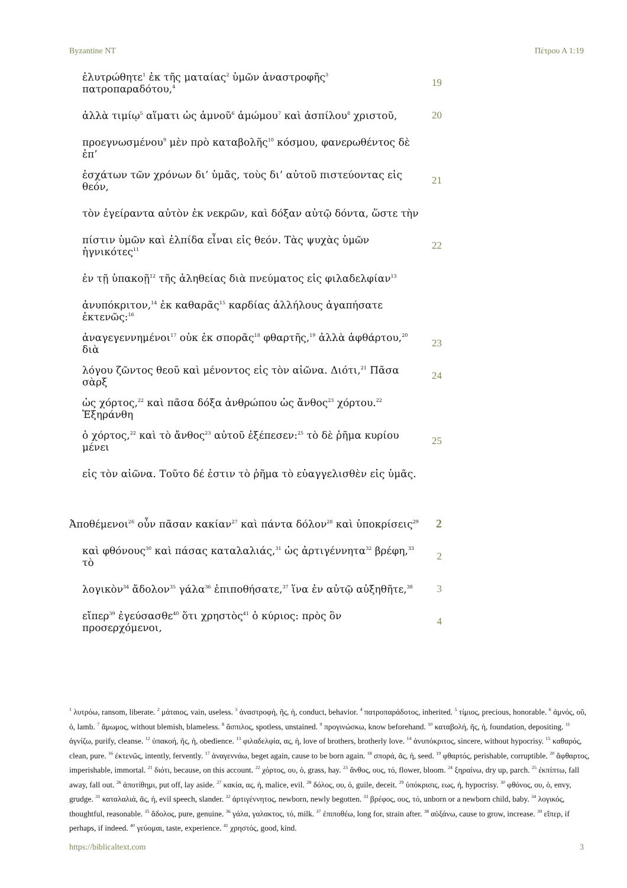Byzantine NT Πέτρου Α 1:19
ἐλυτρώθητε<sup>1</sup> ἐκ τῆς ματαίας<sup>2</sup> ὑμῶν ἀναστροφῆς<sup>3</sup> πατροπαραδότου,<sup>4</sup> 19
ἀλλὰ τιμίῳ<sup>5</sup> αἵματι ὡς ἀμνοῦ<sup>6</sup> ἀμώμου<sup>7</sup> καὶ ἀσπίλου<sup>8</sup> χριστοῦ, 20
προεγνωσμένου<sup>9</sup> μὲν πρὸ καταβολῆς<sup>10</sup> κόσμου, φανερωθέντος δὲ ἐπ’
ἐσχάτων τῶν χρόνων δι’ ὑμᾶς, τοὺς δι’ αὐτοῦ πιστεύοντας εἰς θεόν, 21
τὸν ἐγείραντα αὐτὸν ἐκ νεκρῶν, καὶ δόξαν αὐτῷ δόντα, ὥστε τὴν
πίστιν ὑμῶν καὶ ἐλπίδα εἶναι εἰς θεόν. Τὰς ψυχὰς ὑμῶν ἡγνικότες<sup>11</sup> 22
ἐν τῇ ὑπακοῇ<sup>12</sup> τῆς ἀληθείας διὰ πνεύματος εἰς φιλαδελφίαν<sup>13</sup>
ἀνυπόκριτον,<sup>14</sup> ἐκ καθαρᾶς<sup>15</sup> καρδίας ἀλλήλους ἀγαπήσατε ἐκτενῶς:<sup>16</sup>
ἀναγεγεννημένοι<sup>17</sup> οὐκ ἐκ σπορᾶς<sup>18</sup> φθαρτῆς,<sup>19</sup> ἀλλὰ ἀφθάρτου,<sup>20</sup> διὰ 23
λόγου ζῶντος θεοῦ καὶ μένοντος εἰς τὸν αἰῶνα. Διότι,<sup>21</sup> Πᾶσα σὰρξ 24
ὡς χόρτος,<sup>22</sup> καὶ πᾶσα δόξα ἀνθρώπου ὡς ἄνθος<sup>23</sup> χόρτου.<sup>22</sup> Ἐξηράνθη
ὁ χόρτος,<sup>22</sup> καὶ τὸ ἄνθος<sup>23</sup> αὐτοῦ ἐξέπεσεν:<sup>25</sup> τὸ δὲ ῥῆμα κυρίου μένει 25
εἰς τὸν αἰῶνα. Τοῦτο δέ ἐστιν τὸ ῥῆμα τὸ εὐαγγελισθὲν εἰς ὑμᾶς.
Ἀποθέμενοι<sup>26</sup> οὖν πᾶσαν κακίαν<sup>27</sup> καὶ πάντα δόλον<sup>28</sup> καὶ ὑποκρίσεις<sup>29</sup> 2
καὶ φθόνους<sup>30</sup> καὶ πάσας καταλαλιάς,<sup>31</sup> ὡς ἀρτιγέννητα<sup>32</sup> βρέφη,<sup>33</sup> τὸ 2
λογικὸν<sup>34</sup> ἄδολον<sup>35</sup> γάλα<sup>36</sup> ἐπιποθήσατε,<sup>37</sup> ἵνα ἐν αὐτῷ αὐξηθῆτε,<sup>38</sup> 3
εἴπερ<sup>39</sup> ἐγεύσασθε<sup>40</sup> ὅτι χρηστὸς<sup>41</sup> ὁ κύριος: πρὸς ὃν προσερχόμενοι, 4
<sup>1</sup> λυτρόω, ransom, liberate. <sup>2</sup> μάταιος, vain, useless. <sup>3</sup> ἀναστροφή, ῆς, ἡ, conduct, behavior. <sup>4</sup> πατροπαράδοτος, inherited. <sup>5</sup> τίμιος, precious, honorable. <sup>6</sup> ἀμνός, οῦ, ὁ, lamb. <sup>7</sup> ἄμωμος, without blemish, blameless. <sup>8</sup> ἄσπιλος, spotless, unstained. <sup>9</sup> προγινώσκω, know beforehand. <sup>10</sup> καταβολή, ῆς, ἡ, foundation, depositing. <sup>11</sup> ἁγνίζω, purify, cleanse. <sup>12</sup> ὑπακοή, ῆς, ἡ, obedience. <sup>13</sup> φιλαδελφία, ας, ἡ, love of brothers, brotherly love. <sup>14</sup> ἀνυπόκριτος, sincere, without hypocrisy. <sup>15</sup> καθαρός, clean, pure. <sup>16</sup> ἐκτενῶς, intently, fervently. <sup>17</sup> ἀναγεννάω, beget again, cause to be born again. <sup>18</sup> σπορά, ᾶς, ἡ, seed. <sup>19</sup> φθαρτός, perishable, corruptible. <sup>20</sup> ἄφθαρτος, imperishable, immortal. <sup>21</sup> διότι, because, on this account. <sup>22</sup> χόρτος, ου, ὁ, grass, hay. <sup>23</sup> ἄνθος, ους, τό, flower, bloom. <sup>24</sup> ξηραίνω, dry up, parch. <sup>25</sup> ἐκπίπτω, fall away, fall out. <sup>26</sup> ἀποτίθημι, put off, lay aside. <sup>27</sup> κακία, ας, ἡ, malice, evil. <sup>28</sup> δόλος, ου, ὁ, guile, deceit. <sup>29</sup> ὑπόκρισις, εως, ἡ, hypocrisy. <sup>30</sup> φθόνος, ου, ὁ, envy, grudge. <sup>31</sup> καταλαλιά, ᾶς, ἡ, evil speech, slander. <sup>32</sup> ἀρτιγέννητος, newborn, newly begotten. <sup>33</sup> βρέφος, ους, τό, unborn or a newborn child, baby. <sup>34</sup> λογικός, thoughtful, reasonable. <sup>35</sup> ἄδολος, pure, genuine. <sup>36</sup> γάλα, γαλακτος, τό, milk. <sup>37</sup> ἐπιποθέω, long for, strain after. <sup>38</sup> αὐξάνω, cause to grow, increase. <sup>39</sup> εἴπερ, if perhaps, if indeed. <sup>40</sup> γεύομαι, taste, experience. <sup>41</sup> χρηστός, good, kind.
https://biblicaltext.com 3